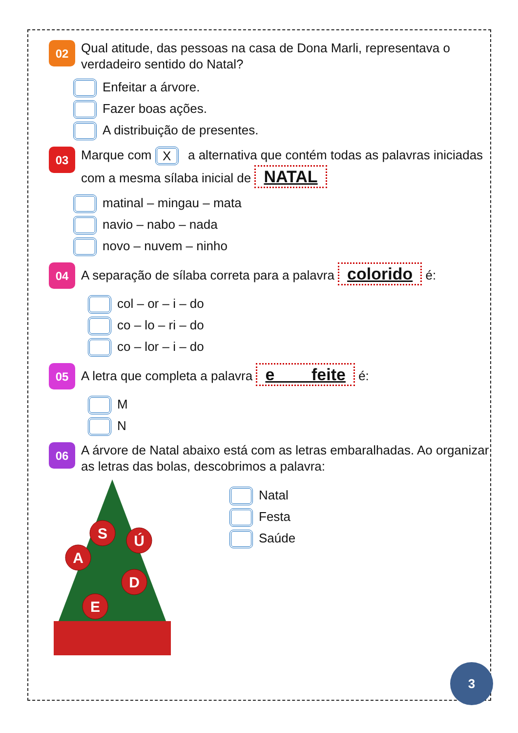02
Qual atitude, das pessoas na casa de Dona Marli, representava o verdadeiro sentido do Natal?
Enfeitar a árvore.
Fazer boas ações.
A distribuição de presentes.
03
Marque com X a alternativa que contém todas as palavras iniciadas com a mesma sílaba inicial de NATAL
matinal – mingau – mata
navio – nabo – nada
novo – nuvem – ninho
04
A separação de sílaba correta para a palavra colorido é:
col – or – i – do
co – lo – ri – do
co – lor – i – do
05
A letra que completa a palavra e____feite é:
M
N
06
A árvore de Natal abaixo está com as letras embaralhadas. Ao organizar as letras das bolas, descobrimos a palavra:
S
Ú
A
D
E
Natal
Festa
Saúde
3